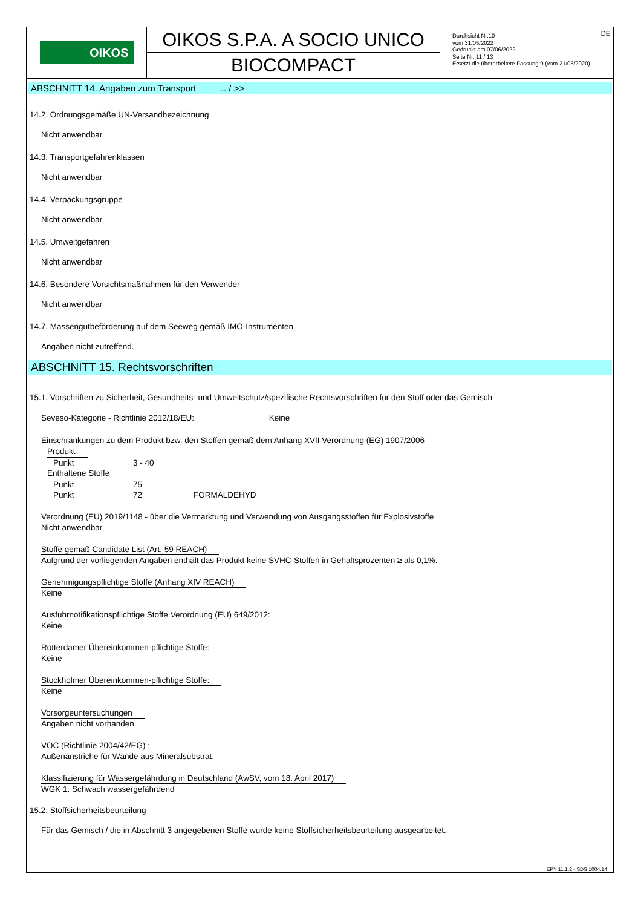OIKOS
OIKOS S.P.A. A SOCIO UNICO
BIOCOMPACT
DE Durchsicht Nr.10
vom 31/05/2022
Gedruckt am 07/06/2022
Seite Nr. 11 / 13
Ersetzt die überarbeitete Fassung:9 (vom 21/05/2020)
ABSCHNITT 14. Angaben zum Transport ... / >>
14.2. Ordnungsgemäße UN-Versandbezeichnung
Nicht anwendbar
14.3. Transportgefahrenklassen
Nicht anwendbar
14.4. Verpackungsgruppe
Nicht anwendbar
14.5. Umweltgefahren
Nicht anwendbar
14.6. Besondere Vorsichtsmaßnahmen für den Verwender
Nicht anwendbar
14.7. Massengutbeförderung auf dem Seeweg gemäß IMO-Instrumenten
Angaben nicht zutreffend.
ABSCHNITT 15. Rechtsvorschriften
15.1. Vorschriften zu Sicherheit, Gesundheits- und Umweltschutz/spezifische Rechtsvorschriften für den Stoff oder das Gemisch
Seveso-Kategorie - Richtlinie 2012/18/EU: Keine
Einschränkungen zu dem Produkt bzw. den Stoffen gemäß dem Anhang XVII Verordnung (EG) 1907/2006
| Produkt | | |
| Punkt | 3 - 40 | |
| Enthaltene Stoffe | | |
| Punkt | 75 | |
| Punkt | 72 | FORMALDEHYD |
Verordnung (EU) 2019/1148 - über die Vermarktung und Verwendung von Ausgangsstoffen für Explosivstoffe
Nicht anwendbar
Stoffe gemäß Candidate List (Art. 59 REACH)
Aufgrund der vorliegenden Angaben enthält das Produkt keine SVHC-Stoffen in Gehaltsprozenten ≥ als 0,1%.
Genehmigungspflichtige Stoffe (Anhang XIV REACH)
Keine
Ausfuhrnotifikationspflichtige Stoffe Verordnung (EU) 649/2012:
Keine
Rotterdamer Übereinkommen-pflichtige Stoffe:
Keine
Stockholmer Übereinkommen-pflichtige Stoffe:
Keine
Vorsorgeuntersuchungen
Angaben nicht vorhanden.
VOC (Richtlinie 2004/42/EG) :
Außenanstriche für Wände aus Mineralsubstrat.
Klassifizierung für Wassergefährdung in Deutschland (AwSV, vom 18. April 2017)
WGK 1: Schwach wassergefährdend
15.2. Stoffsicherheitsbeurteilung
Für das Gemisch / die in Abschnitt 3 angegebenen Stoffe wurde keine Stoffsicherheitsbeurteilung ausgearbeitet.
EPY 11.1.2 - SDS 1004.14